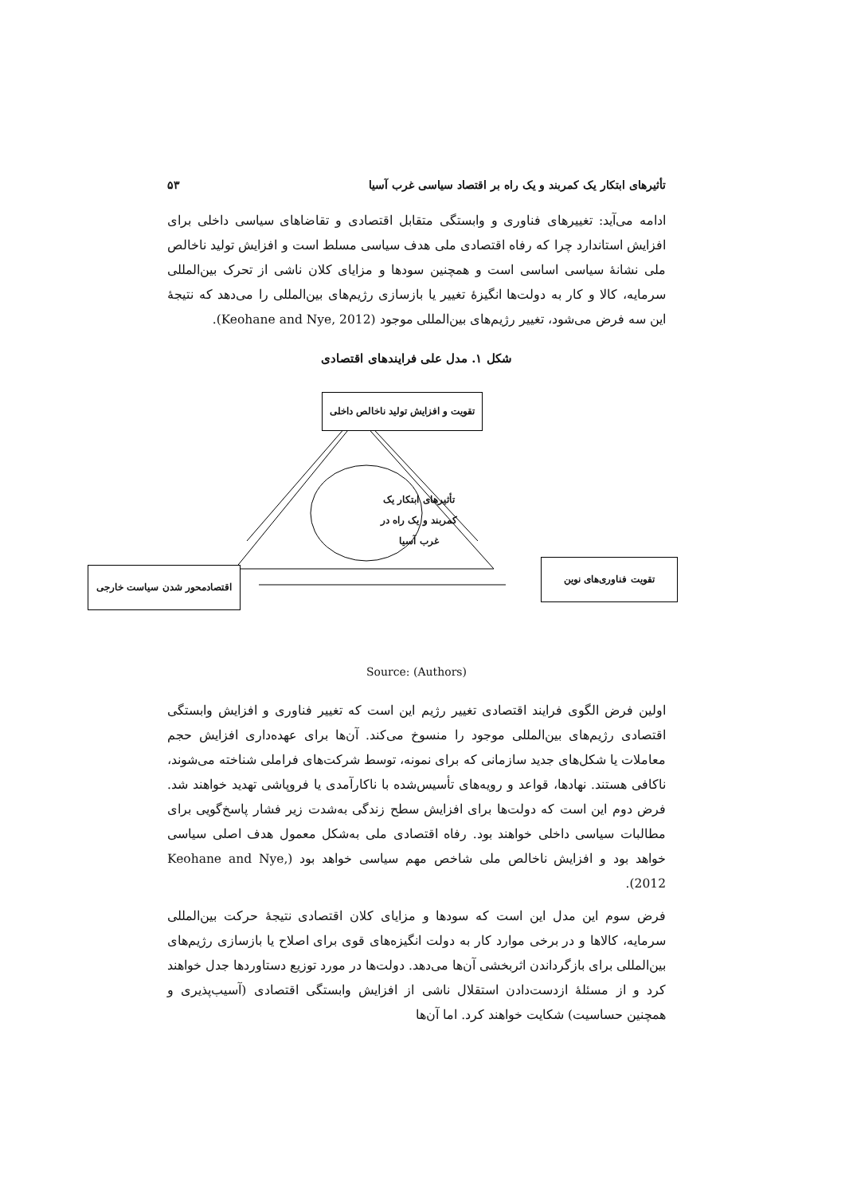تأثیرهای ابتکار یک کمربند و یک راه بر اقتصاد سیاسی غرب آسیا ۵۳
ادامه می‌آید: تغییرهای فناوری و وابستگی متقابل اقتصادی و تقاضاهای سیاسی داخلی برای افزایش استاندارد چرا که رفاه اقتصادی ملی هدف سیاسی مسلط است و افزایش تولید ناخالص ملی نشانهٔ سیاسی اساسی است و همچنین سودها و مزایای کلان ناشی از تحرک بین‌المللی سرمایه، کالا و کار به دولت‌ها انگیزهٔ تغییر یا بازسازی رژیم‌های بین‌المللی را می‌دهد که نتیجهٔ این سه فرض می‌شود، تغییر رژیم‌های بین‌المللی موجود (Keohane and Nye, 2012).
شکل ۱. مدل علی فرایندهای اقتصادی
تقویت و افزایش تولید ناخالص داخلی
تأثیرهای ابتکار یک کمربند و یک راه در غرب آسیا
تقویت فناوری‌های نوین
اقتصادمحور شدن سیاست خارجی
Source: (Authors)
اولین فرض الگوی فرایند اقتصادی تغییر رژیم این است که تغییر فناوری و افزایش وابستگی اقتصادی رژیم‌های بین‌المللی موجود را منسوخ می‌کند. آن‌ها برای عهده‌داری افزایش حجم معاملات یا شکل‌های جدید سازمانی که برای نمونه، توسط شرکت‌های فراملی شناخته می‌شوند، ناکافی هستند. نهادها، قواعد و رویه‌های تأسیس‌شده با ناکارآمدی یا فروپاشی تهدید خواهند شد. فرض دوم این است که دولت‌ها برای افزایش سطح زندگی به‌شدت زیر فشار پاسخ‌گویی برای مطالبات سیاسی داخلی خواهند بود. رفاه اقتصادی ملی به‌شکل معمول هدف اصلی سیاسی خواهد بود و افزایش ناخالص ملی شاخص مهم سیاسی خواهد بود (Keohane and Nye, 2012).
فرض سوم این مدل این است که سودها و مزایای کلان اقتصادی نتیجهٔ حرکت بین‌المللی سرمایه، کالاها و در برخی موارد کار به دولت انگیزه‌های قوی برای اصلاح یا بازسازی رژیم‌های بین‌المللی برای بازگرداندن اثربخشی آن‌ها می‌دهد. دولت‌ها در مورد توزیع دستاوردها جدل خواهند کرد و از مسئلهٔ ازدست‌دادن استقلال ناشی از افزایش وابستگی اقتصادی (آسیب‌پذیری و همچنین حساسیت) شکایت خواهند کرد. اما آن‌ها